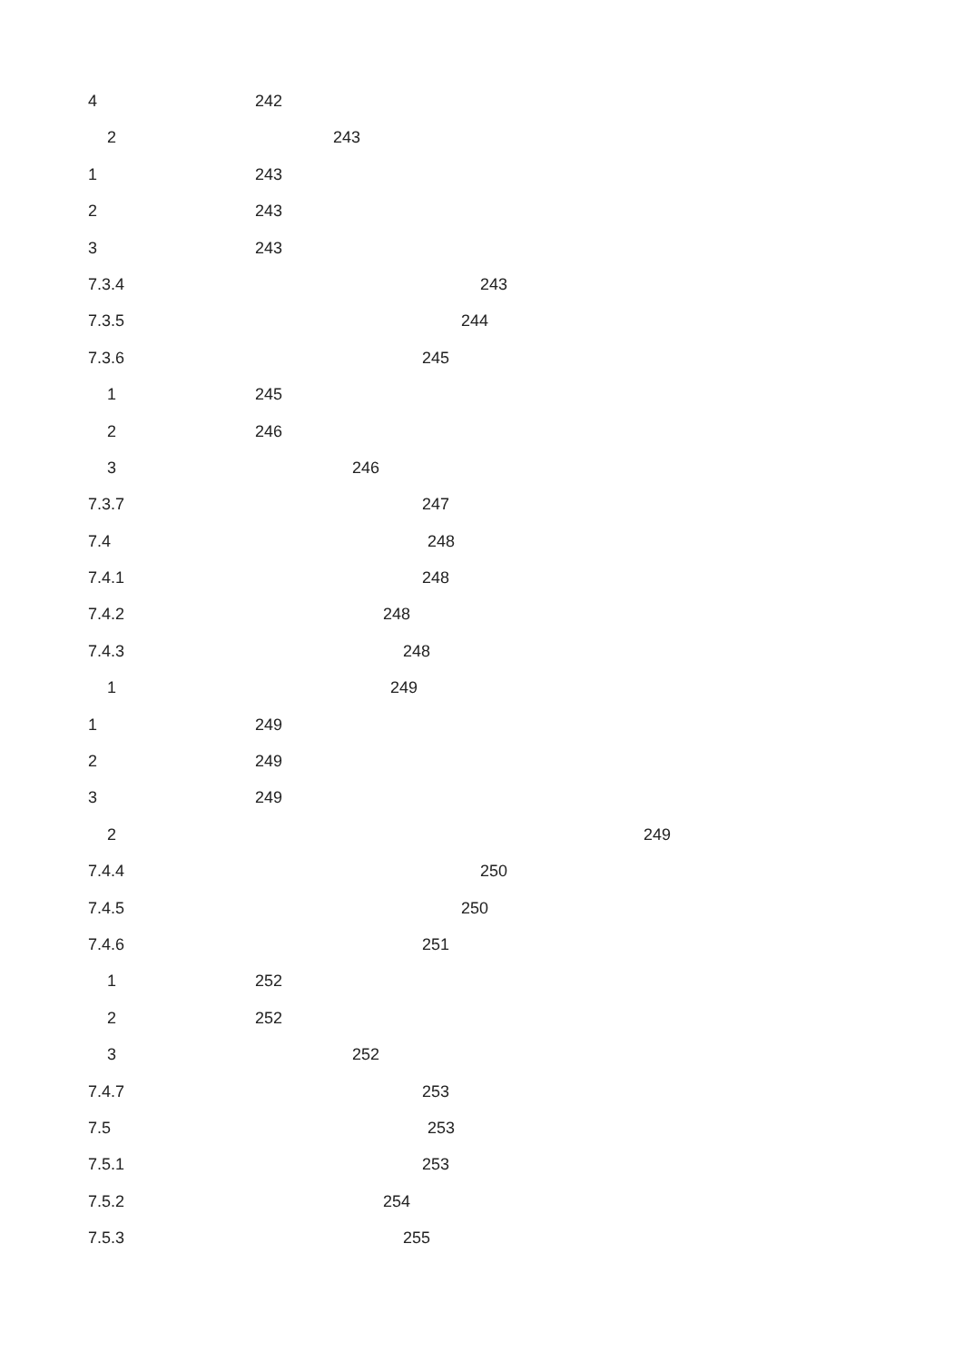4 242
2 243
1 243
2 243
3 243
7.3.4 243
7.3.5 244
7.3.6 245
1 245
2 246
3 246
7.3.7 247
7.4 248
7.4.1 248
7.4.2 248
7.4.3 248
1 249
1 249
2 249
3 249
2 249
7.4.4 250
7.4.5 250
7.4.6 251
1 252
2 252
3 252
7.4.7 253
7.5 253
7.5.1 253
7.5.2 254
7.5.3 255